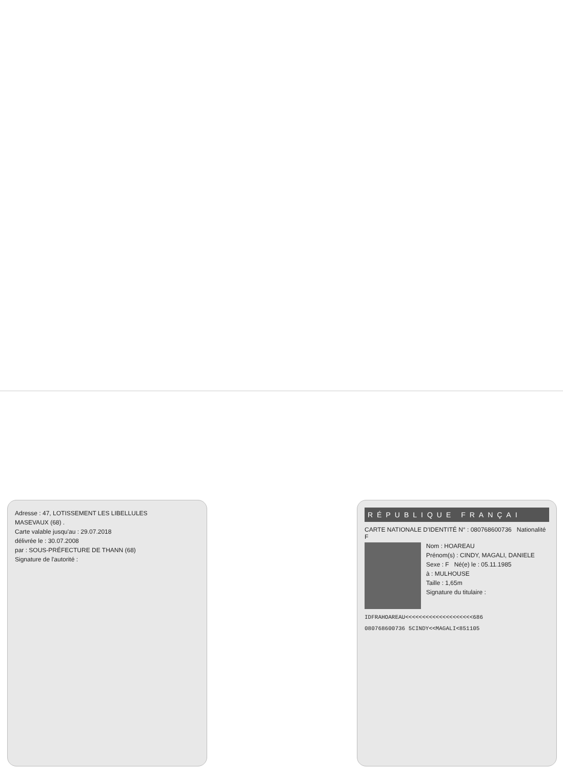Adresse : 47, LOTISSEMENT LES LIBELLULES
MASEVAUX (68) .
Carte valable jusqu'au : 29.07.2018
délivrée le : 30.07.2008
par : SOUS-PRÉFECTURE DE THANN (68)
Signature de l'autorité :
RÉPUBLIQUE FRANÇAI
CARTE NATIONALE D'IDENTITÉ N° : 080768600736 Nationalité F
Nom : HOAREAU
Prénom(s) : CINDY, MAGALI, DANIELE
Sexe : F Né(e) le : 05.11.1985
à : MULHOUSE
Taille : 1,65m
Signature du titulaire :
IDFRAHOAREAU<<<<<<<<<<<<<<<<<<<<686
080768600736 5CINDY<<MAGALI<851105